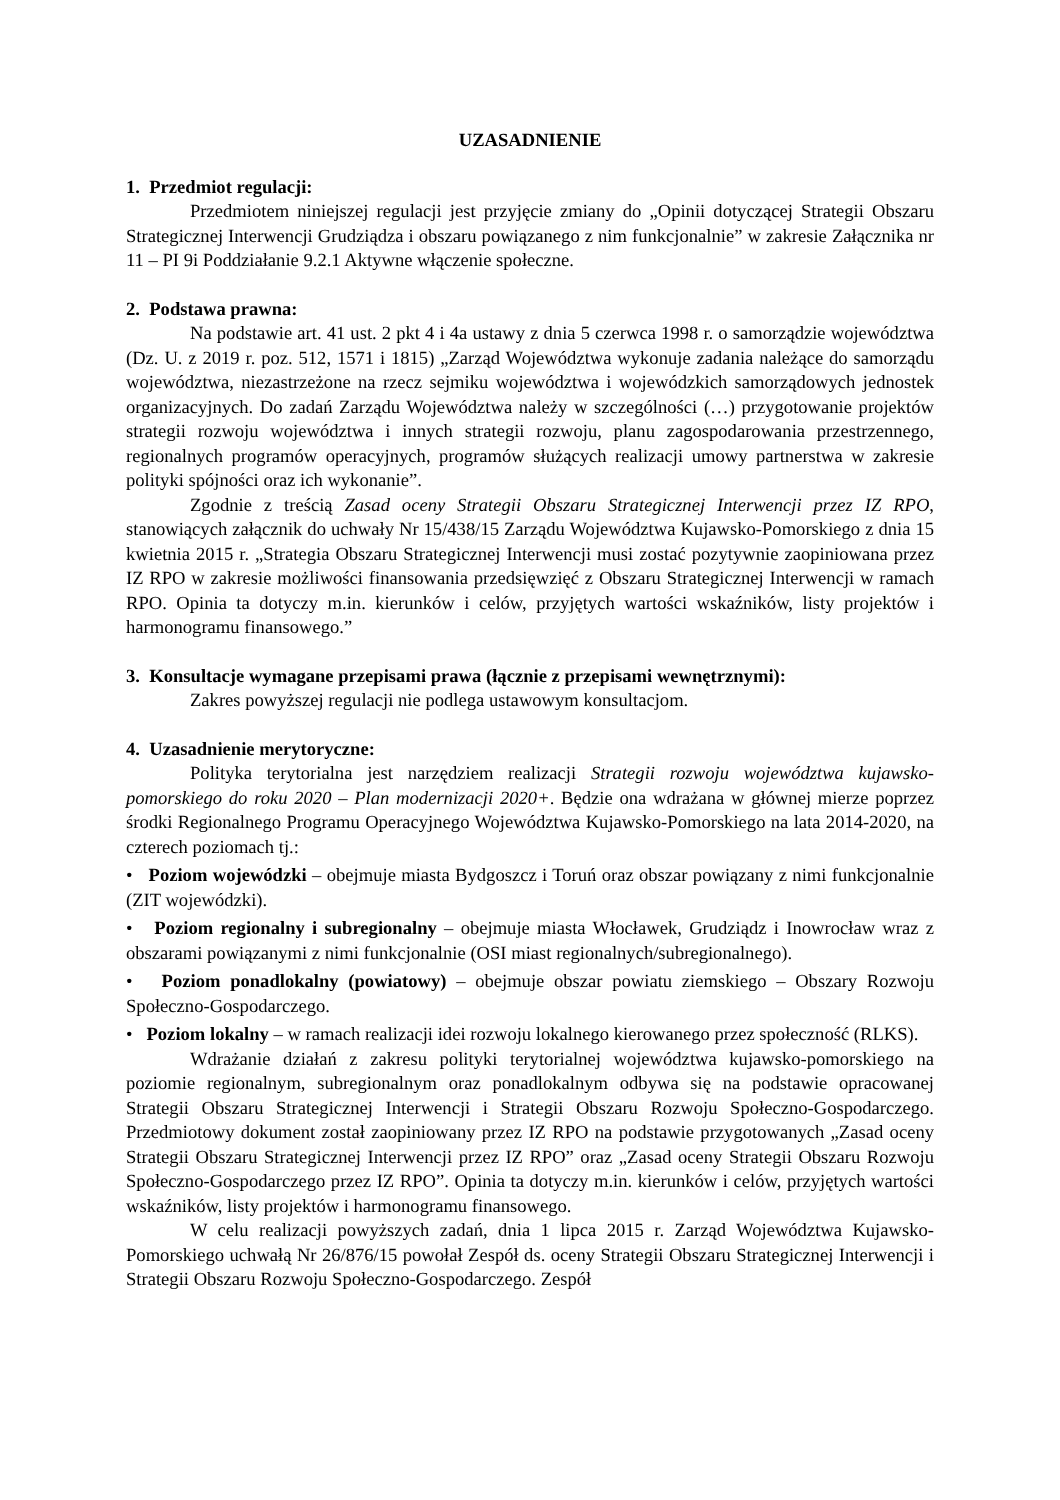UZASADNIENIE
1. Przedmiot regulacji:
Przedmiotem niniejszej regulacji jest przyjęcie zmiany do „Opinii dotyczącej Strategii Obszaru Strategicznej Interwencji Grudziądza i obszaru powiązanego z nim funkcjonalnie” w zakresie Załącznika nr 11 – PI 9i Poddziałanie 9.2.1 Aktywne włączenie społeczne.
2. Podstawa prawna:
Na podstawie art. 41 ust. 2 pkt 4 i 4a ustawy z dnia 5 czerwca 1998 r. o samorządzie województwa (Dz. U. z 2019 r. poz. 512, 1571 i 1815) „Zarząd Województwa wykonuje zadania należące do samorządu województwa, niezastrzeżone na rzecz sejmiku województwa i wojewódzkich samorządowych jednostek organizacyjnych. Do zadań Zarządu Województwa należy w szczególności (…) przygotowanie projektów strategii rozwoju województwa i innych strategii rozwoju, planu zagospodarowania przestrzennego, regionalnych programów operacyjnych, programów służących realizacji umowy partnerstwa w zakresie polityki spójności oraz ich wykonanie”.
Zgodnie z treścią Zasad oceny Strategii Obszaru Strategicznej Interwencji przez IZ RPO, stanowiących załącznik do uchwały Nr 15/438/15 Zarządu Województwa Kujawsko-Pomorskiego z dnia 15 kwietnia 2015 r. „Strategia Obszaru Strategicznej Interwencji musi zostać pozytywnie zaopiniowana przez IZ RPO w zakresie możliwości finansowania przedsięwzięć z Obszaru Strategicznej Interwencji w ramach RPO. Opinia ta dotyczy m.in. kierunków i celów, przyjętych wartości wskaźników, listy projektów i harmonogramu finansowego.”
3. Konsultacje wymagane przepisami prawa (łącznie z przepisami wewnętrznymi):
Zakres powyższej regulacji nie podlega ustawowym konsultacjom.
4. Uzasadnienie merytoryczne:
Polityka terytorialna jest narzędziem realizacji Strategii rozwoju województwa kujawsko-pomorskiego do roku 2020 – Plan modernizacji 2020+. Będzie ona wdrażana w głównej mierze poprzez środki Regionalnego Programu Operacyjnego Województwa Kujawsko-Pomorskiego na lata 2014-2020, na czterech poziomach tj.:
• Poziom wojewódzki – obejmuje miasta Bydgoszcz i Toruń oraz obszar powiązany z nimi funkcjonalnie (ZIT wojewódzki).
• Poziom regionalny i subregionalny – obejmuje miasta Włocławek, Grudziądz i Inowrocław wraz z obszarami powiązanymi z nimi funkcjonalnie (OSI miast regionalnych/subregionalnego).
• Poziom ponadlokalny (powiatowy) – obejmuje obszar powiatu ziemskiego – Obszary Rozwoju Społeczno-Gospodarczego.
• Poziom lokalny – w ramach realizacji idei rozwoju lokalnego kierowanego przez społeczność (RLKS).
Wdrażanie działań z zakresu polityki terytorialnej województwa kujawsko-pomorskiego na poziomie regionalnym, subregionalnym oraz ponadlokalnym odbywa się na podstawie opracowanej Strategii Obszaru Strategicznej Interwencji i Strategii Obszaru Rozwoju Społeczno-Gospodarczego. Przedmiotowy dokument został zaopiniowany przez IZ RPO na podstawie przygotowanych „Zasad oceny Strategii Obszaru Strategicznej Interwencji przez IZ RPO” oraz „Zasad oceny Strategii Obszaru Rozwoju Społeczno-Gospodarczego przez IZ RPO”. Opinia ta dotyczy m.in. kierunków i celów, przyjętych wartości wskaźników, listy projektów i harmonogramu finansowego.
W celu realizacji powyższych zadań, dnia 1 lipca 2015 r. Zarząd Województwa Kujawsko-Pomorskiego uchwałą Nr 26/876/15 powołał Zespół ds. oceny Strategii Obszaru Strategicznej Interwencji i Strategii Obszaru Rozwoju Społeczno-Gospodarczego. Zespół